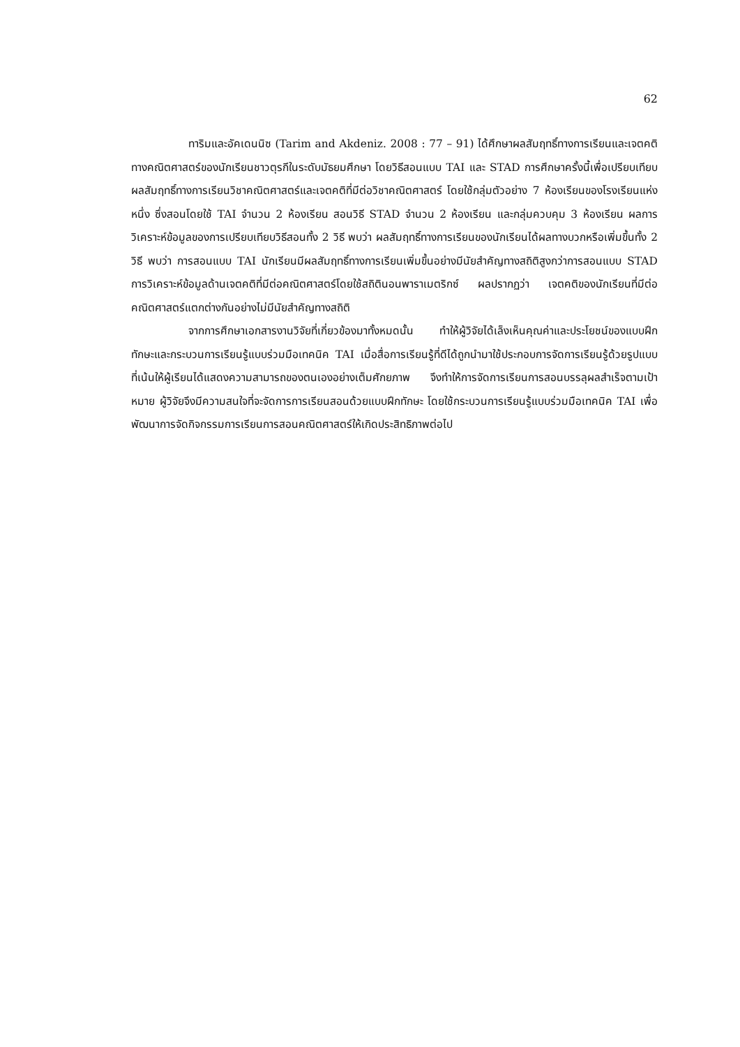62
ทาริมและอัคเดนนิซ (Tarim and Akdeniz. 2008 : 77 – 91) ได้ศึกษาผลสัมฤทธิ์ทางการเรียนและเจตคติทางคณิตศาสตร์ของนักเรียนชาวตุรกีในระดับมัธยมศึกษา โดยวิธีสอนแบบ TAI และ STAD การศึกษาครั้งนี้เพื่อเปรียบเทียบผลสัมฤทธิ์ทางการเรียนวิชาคณิตศาสตร์และเจตคติที่มีต่อวิชาคณิตศาสตร์ โดยใช้กลุ่มตัวอย่าง 7 ห้องเรียนของโรงเรียนแห่งหนึ่ง ซึ่งสอนโดยใช้ TAI จำนวน 2 ห้องเรียน สอนวิธี STAD จำนวน 2 ห้องเรียน และกลุ่มควบคุม 3 ห้องเรียน ผลการวิเคราะห์ข้อมูลของการเปรียบเทียบวิธีสอนทั้ง 2 วิธี พบว่า ผลสัมฤทธิ์ทางการเรียนของนักเรียนได้ผลทางบวกหรือเพิ่มขึ้นทั้ง 2 วิธี พบว่า การสอนแบบ TAI นักเรียนมีผลสัมฤทธิ์ทางการเรียนเพิ่มขึ้นอย่างมีนัยสำคัญทางสถิติสูงกว่าการสอนแบบ STAD การวิเคราะห์ข้อมูลด้านเจตคติที่มีต่อคณิตศาสตร์โดยใช้สถิตินอนพาราเมตริกซ์ ผลปรากฏว่า เจตคติของนักเรียนที่มีต่อคณิตศาสตร์แตกต่างกันอย่างไม่มีนัยสำคัญทางสถิติ
จากการศึกษาเอกสารงานวิจัยที่เกี่ยวข้องมาทั้งหมดนั้น ทำให้ผู้วิจัยได้เล็งเห็นคุณค่าและประโยชน์ของแบบฝึกทักษะและกระบวนการเรียนรู้แบบร่วมมือเทคนิค TAI เมื่อสื่อการเรียนรู้ที่ดีได้ถูกนำมาใช้ประกอบการจัดการเรียนรู้ด้วยรูปแบบที่เน้นให้ผู้เรียนได้แสดงความสามารถของตนเองอย่างเต็มศักยภาพ จึงทำให้การจัดการเรียนการสอนบรรลุผลสำเร็จตามเป้าหมาย ผู้วิจัยจึงมีความสนใจที่จะจัดการการเรียนสอนด้วยแบบฝึกทักษะ โดยใช้กระบวนการเรียนรู้แบบร่วมมือเทคนิค TAI เพื่อพัฒนาการจัดกิจกรรมการเรียนการสอนคณิตศาสตร์ให้เกิดประสิทธิภาพต่อไป